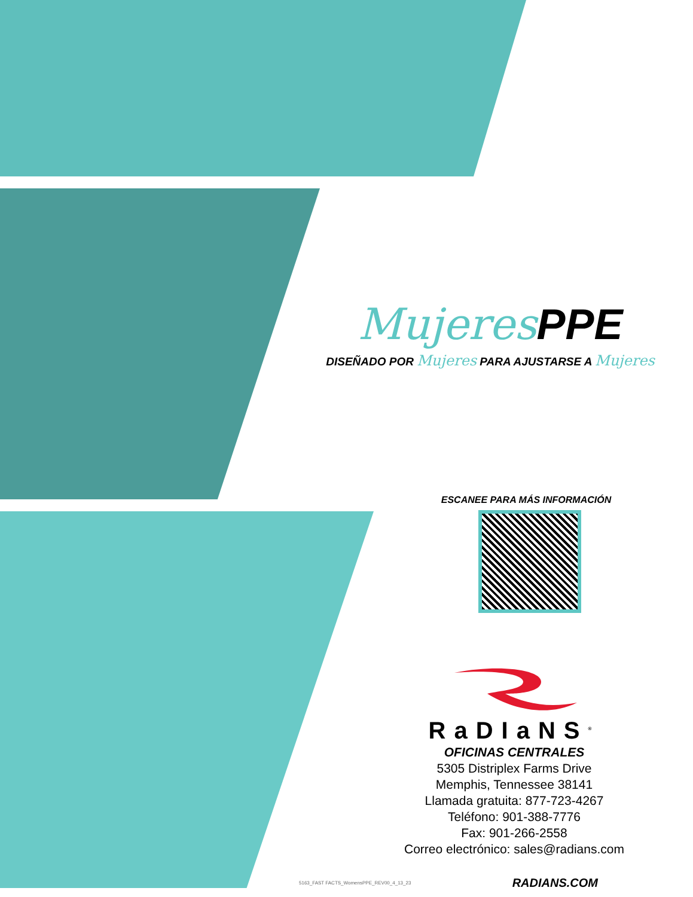Mujeres PPE
DISEÑADO POR Mujeres PARA AJUSTARSE A Mujeres
ESCANEE PARA MÁS INFORMACIÓN
RaDIaNS<sup>®</sup>
OFICINAS CENTRALES
5305 Distriplex Farms Drive
Memphis, Tennessee 38141
Llamada gratuita: 877-723-4267
Teléfono: 901-388-7776
Fax: 901-266-2558
Correo electrónico: sales@radians.com
5163_FAST FACTS_WomensPPE_REV00_4_13_23 RADIANS.COM